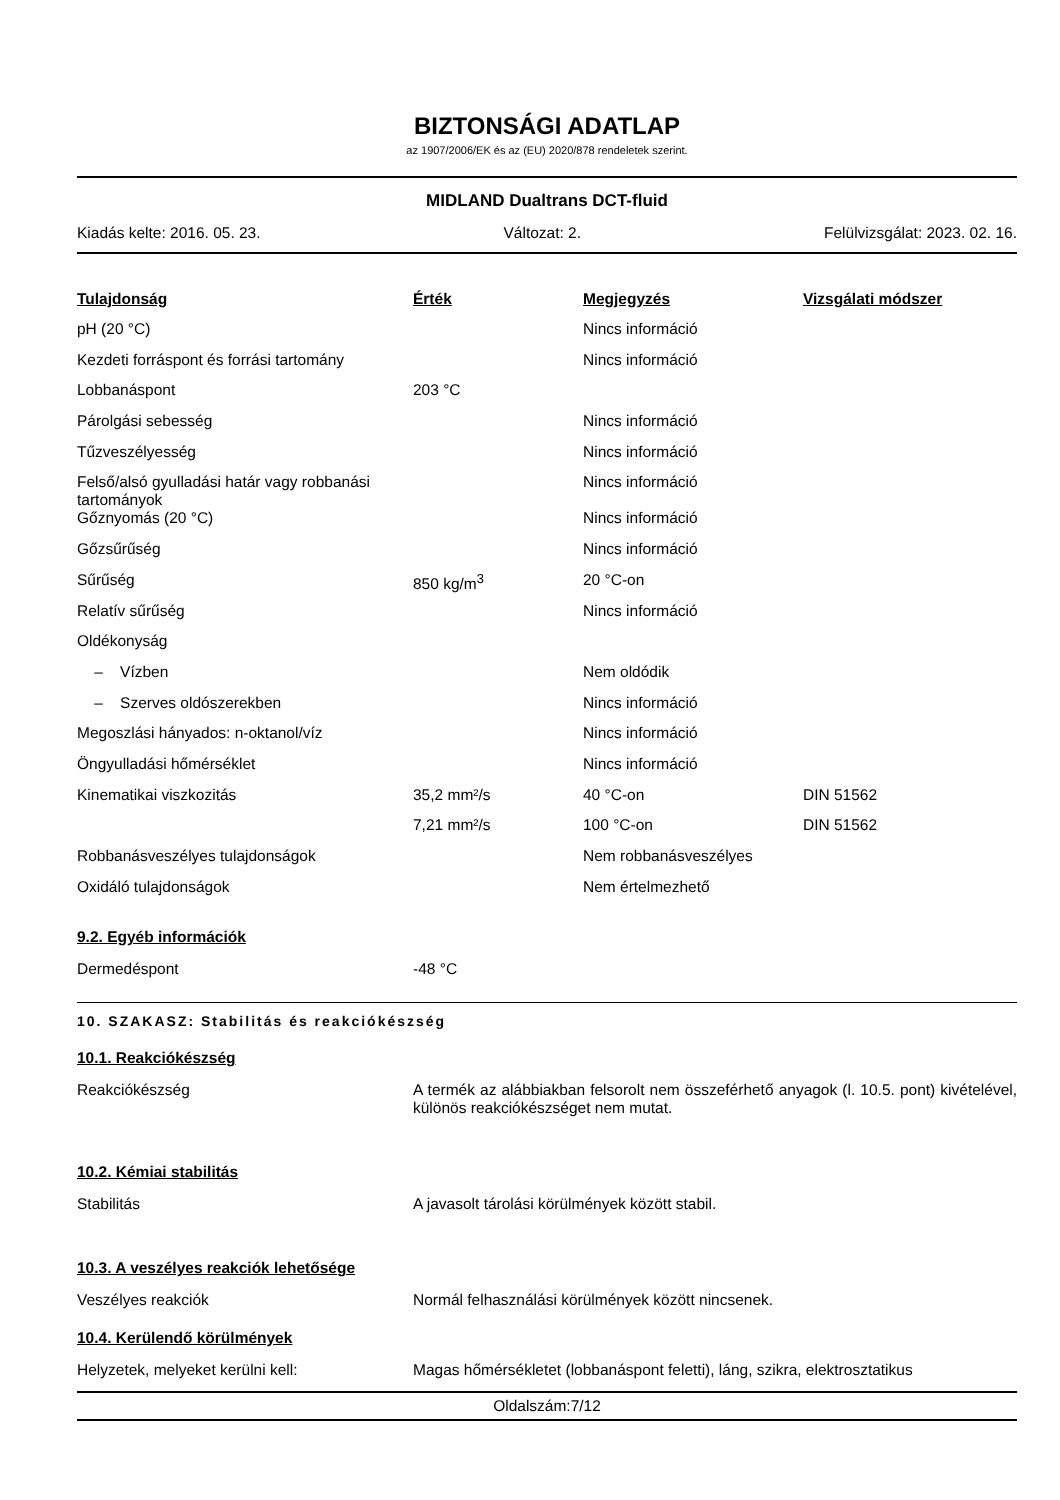BIZTONSÁGI ADATLAP
az 1907/2006/EK és az (EU) 2020/878 rendeletek szerint.
MIDLAND Dualtrans DCT-fluid
Kiadás kelte: 2016. 05. 23. Változat: 2. Felülvizsgálat: 2023. 02. 16.
| Tulajdonság | Érték | Megjegyzés | Vizsgálati módszer |
| --- | --- | --- | --- |
| pH (20 °C) | | Nincs információ | |
| Kezdeti forráspont és forrási tartomány | | Nincs információ | |
| Lobbanáspont | 203 °C | | |
| Párolgási sebesség | | Nincs információ | |
| Tűzveszélyesség | | Nincs információ | |
| Felső/alsó gyulladási határ vagy robbanási tartományok | | Nincs információ | |
| Gőznyomás (20 °C) | | Nincs információ | |
| Gőzsűrűség | | Nincs információ | |
| Sűrűség | 850 kg/m<sup>3</sup> | 20 °C-on | |
| Relatív sűrűség | | Nincs információ | |
| Oldékonyság | | | |
| – Vízben | | Nem oldódik | |
| – Szerves oldószerekben | | Nincs információ | |
| Megoszlási hányados: n-oktanol/víz | | Nincs információ | |
| Öngyulladási hőmérséklet | | Nincs információ | |
| Kinematikai viszkozitás | 35,2 mm²/s | 40 °C-on | DIN 51562 |
| | 7,21 mm²/s | 100 °C-on | DIN 51562 |
| Robbanásveszélyes tulajdonságok | | Nem robbanásveszélyes | |
| Oxidáló tulajdonságok | | Nem értelmezhető | |
9.2. Egyéb információk
Dermedéspont -48 °C
10. SZAKASZ: Stabilitás és reakciókészség
10.1. Reakciókészség
Reakciókészség A termék az alábbiakban felsorolt nem összeférhető anyagok (l. 10.5. pont) kivételével, különös reakciókészséget nem mutat.
10.2. Kémiai stabilitás
Stabilitás A javasolt tárolási körülmények között stabil.
10.3. A veszélyes reakciók lehetősége
Veszélyes reakciók Normál felhasználási körülmények között nincsenek.
10.4. Kerülendő körülmények
Helyzetek, melyeket kerülni kell: Magas hőmérsékletet (lobbanáspont feletti), láng, szikra, elektrosztatikus
Oldalszám:7/12